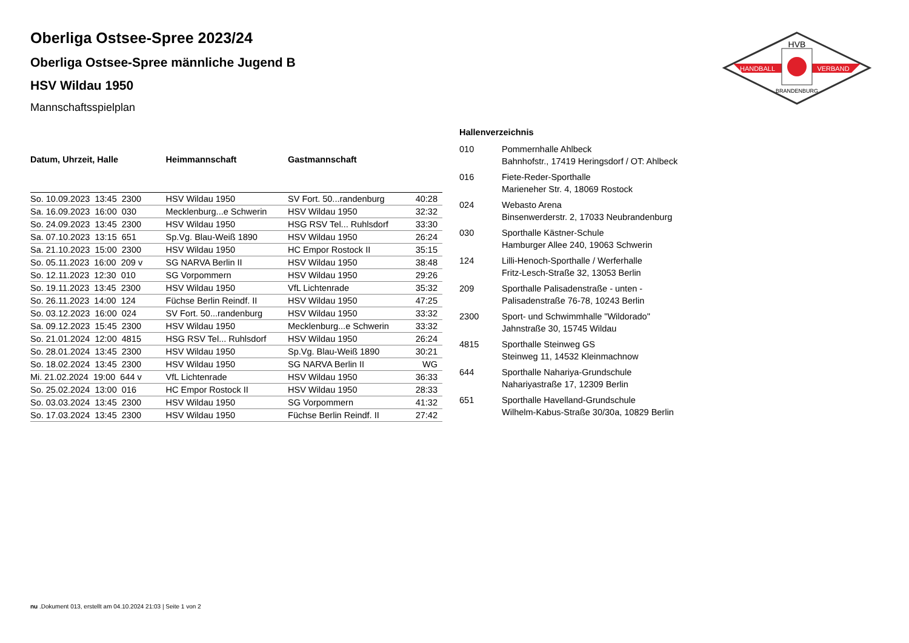HVB
HANDBALL
VERBAND
BRANDENBURG
Oberliga Ostsee-Spree 2023/24
Oberliga Ostsee-Spree männliche Jugend B
HSV Wildau 1950
Mannschaftsspielplan
| Datum, Uhrzeit, Halle | Heimmannschaft | Gastmannschaft | |
| --- | --- | --- | --- |
| So. 10.09.2023 13:45 2300 | HSV Wildau 1950 | SV Fort. 50...randenburg | 40:28 |
| Sa. 16.09.2023 16:00 030 | Mecklenburg...e Schwerin | HSV Wildau 1950 | 32:32 |
| So. 24.09.2023 13:45 2300 | HSV Wildau 1950 | HSG RSV Tel... Ruhlsdorf | 33:30 |
| Sa. 07.10.2023 13:15 651 | Sp.Vg. Blau-Weiß 1890 | HSV Wildau 1950 | 26:24 |
| Sa. 21.10.2023 15:00 2300 | HSV Wildau 1950 | HC Empor Rostock II | 35:15 |
| So. 05.11.2023 16:00 209 v | SG NARVA Berlin II | HSV Wildau 1950 | 38:48 |
| So. 12.11.2023 12:30 010 | SG Vorpommern | HSV Wildau 1950 | 29:26 |
| So. 19.11.2023 13:45 2300 | HSV Wildau 1950 | VfL Lichtenrade | 35:32 |
| So. 26.11.2023 14:00 124 | Füchse Berlin Reindf. II | HSV Wildau 1950 | 47:25 |
| So. 03.12.2023 16:00 024 | SV Fort. 50...randenburg | HSV Wildau 1950 | 33:32 |
| Sa. 09.12.2023 15:45 2300 | HSV Wildau 1950 | Mecklenburg...e Schwerin | 33:32 |
| So. 21.01.2024 12:00 4815 | HSG RSV Tel... Ruhlsdorf | HSV Wildau 1950 | 26:24 |
| So. 28.01.2024 13:45 2300 | HSV Wildau 1950 | Sp.Vg. Blau-Weiß 1890 | 30:21 |
| So. 18.02.2024 13:45 2300 | HSV Wildau 1950 | SG NARVA Berlin II | WG |
| Mi. 21.02.2024 19:00 644 v | VfL Lichtenrade | HSV Wildau 1950 | 36:33 |
| So. 25.02.2024 13:00 016 | HC Empor Rostock II | HSV Wildau 1950 | 28:33 |
| So. 03.03.2024 13:45 2300 | HSV Wildau 1950 | SG Vorpommern | 41:32 |
| So. 17.03.2024 13:45 2300 | HSV Wildau 1950 | Füchse Berlin Reindf. II | 27:42 |
Hallenverzeichnis
010 Pommernhalle Ahlbeck
Bahnhofstr., 17419 Heringsdorf / OT: Ahlbeck
016 Fiete-Reder-Sporthalle
Marieneher Str. 4, 18069 Rostock
024 Webasto Arena
Binsenwerderstr. 2, 17033 Neubrandenburg
030 Sporthalle Kästner-Schule
Hamburger Allee 240, 19063 Schwerin
124 Lilli-Henoch-Sporthalle / Werferhalle
Fritz-Lesch-Straße 32, 13053 Berlin
209 Sporthalle Palisadenstraße - unten -
Palisadenstraße 76-78, 10243 Berlin
2300 Sport- und Schwimmhalle "Wildorado"
Jahnstraße 30, 15745 Wildau
4815 Sporthalle Steinweg GS
Steinweg 11, 14532 Kleinmachnow
644 Sporthalle Nahariya-Grundschule
Nahariyastraße 17, 12309 Berlin
651 Sporthalle Havelland-Grundschule
Wilhelm-Kabus-Straße 30/30a, 10829 Berlin
nu .Dokument 013, erstellt am 04.10.2024 21:03 | Seite 1 von 2